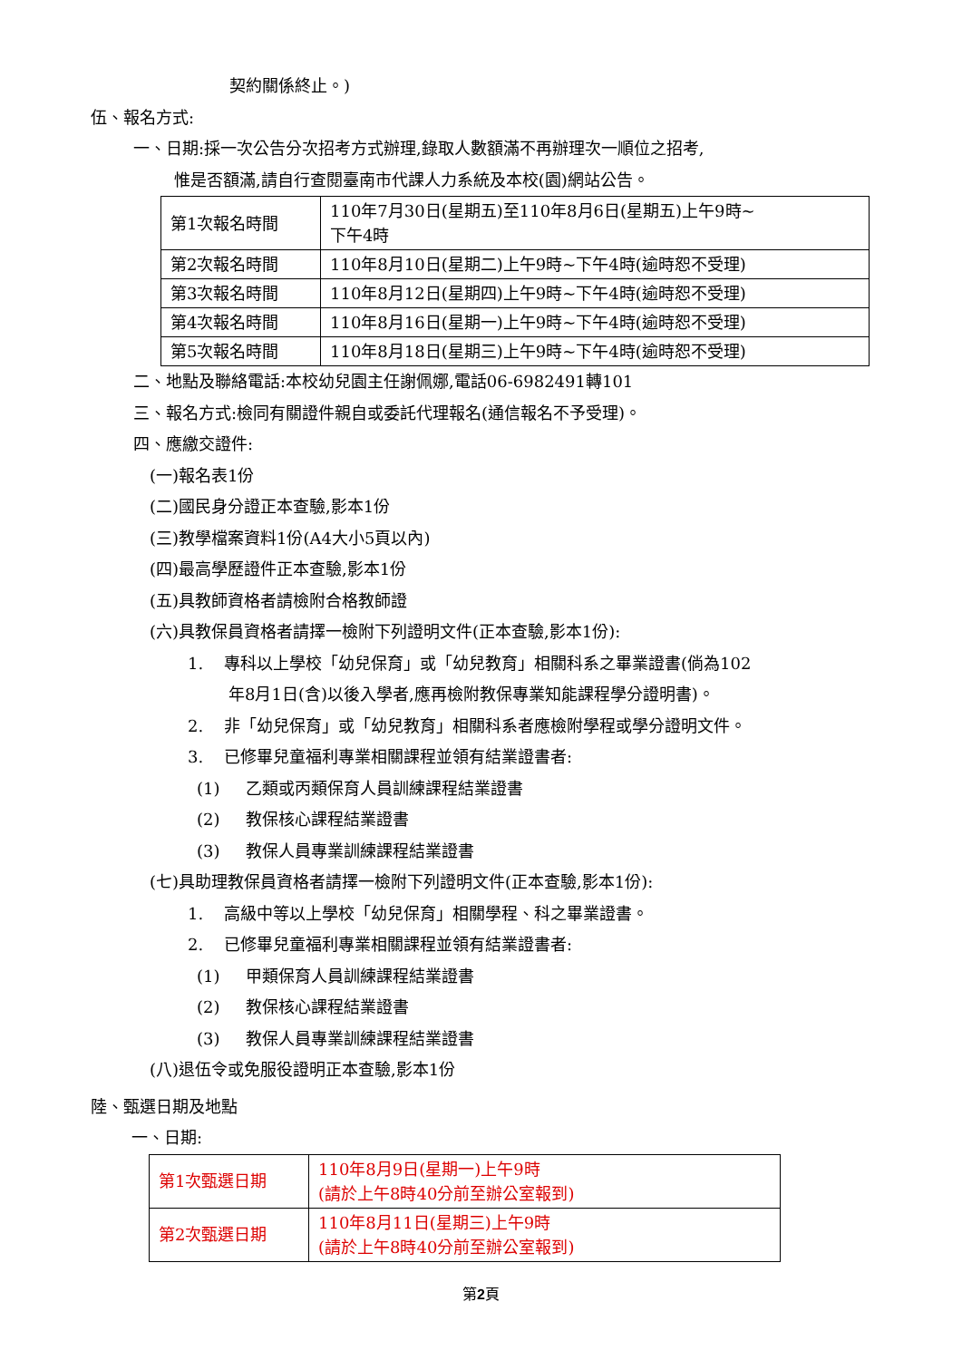契約關係終止。)
伍、報名方式:
一、日期:採一次公告分次招考方式辦理,錄取人數額滿不再辦理次一順位之招考,
惟是否額滿,請自行查閱臺南市代課人力系統及本校(園)網站公告。
| 第1次報名時間 | 110年7月30日(星期五)至110年8月6日(星期五)上午9時~ 下午4時 |
| 第2次報名時間 | 110年8月10日(星期二)上午9時~下午4時(逾時恕不受理) |
| 第3次報名時間 | 110年8月12日(星期四)上午9時~下午4時(逾時恕不受理) |
| 第4次報名時間 | 110年8月16日(星期一)上午9時~下午4時(逾時恕不受理) |
| 第5次報名時間 | 110年8月18日(星期三)上午9時~下午4時(逾時恕不受理) |
二、地點及聯絡電話:本校幼兒園主任謝佩娜,電話06-6982491轉101
三、報名方式:檢同有關證件親自或委託代理報名(通信報名不予受理)。
四、應繳交證件:
(一)報名表1份
(二)國民身分證正本查驗,影本1份
(三)教學檔案資料1份(A4大小5頁以內)
(四)最高學歷證件正本查驗,影本1份
(五)具教師資格者請檢附合格教師證
(六)具教保員資格者請擇一檢附下列證明文件(正本查驗,影本1份):
1. 專科以上學校「幼兒保育」或「幼兒教育」相關科系之畢業證書(倘為102
年8月1日(含)以後入學者,應再檢附教保專業知能課程學分證明書)。
2. 非「幼兒保育」或「幼兒教育」相關科系者應檢附學程或學分證明文件。
3. 已修畢兒童福利專業相關課程並領有結業證書者:
(1) 乙類或丙類保育人員訓練課程結業證書
(2) 教保核心課程結業證書
(3) 教保人員專業訓練課程結業證書
(七)具助理教保員資格者請擇一檢附下列證明文件(正本查驗,影本1份):
1. 高級中等以上學校「幼兒保育」相關學程、科之畢業證書。
2. 已修畢兒童福利專業相關課程並領有結業證書者:
(1) 甲類保育人員訓練課程結業證書
(2) 教保核心課程結業證書
(3) 教保人員專業訓練課程結業證書
(八)退伍令或免服役證明正本查驗,影本1份
陸、甄選日期及地點
一、日期:
| 第1次甄選日期 | 110年8月9日(星期一)上午9時 (請於上午8時40分前至辦公室報到) |
| 第2次甄選日期 | 110年8月11日(星期三)上午9時 (請於上午8時40分前至辦公室報到) |
第2頁